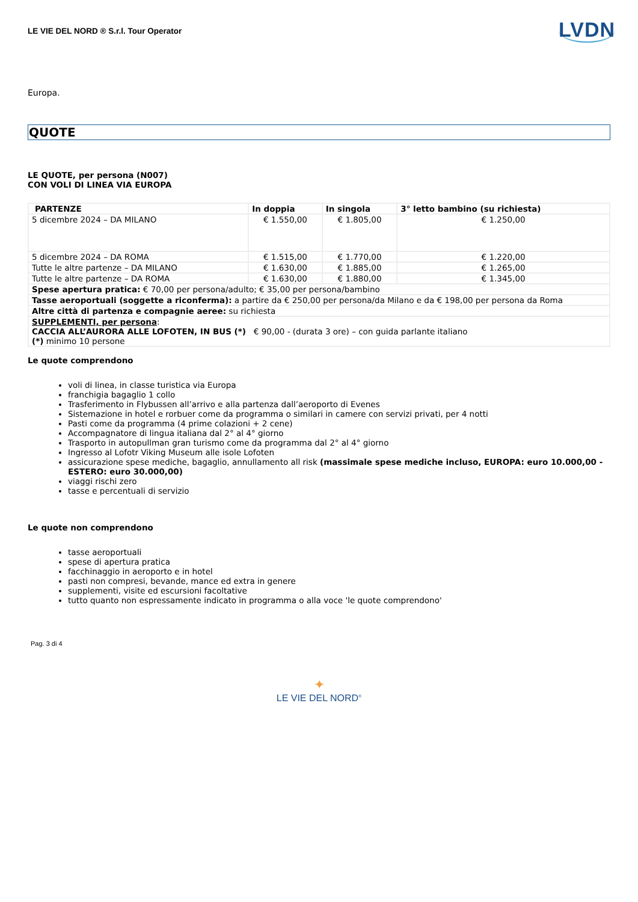LE VIE DEL NORD ® S.r.l. Tour Operator
LVDN
Europa.
QUOTE
LE QUOTE, per persona (N007)
CON VOLI DI LINEA VIA EUROPA
| PARTENZE | In doppia | In singola | 3° letto bambino (su richiesta) |
| --- | --- | --- | --- |
| 5 dicembre 2024 – DA MILANO | € 1.550,00 | € 1.805,00 | € 1.250,00 |
| 5 dicembre 2024 – DA ROMA | € 1.515,00 | € 1.770,00 | € 1.220,00 |
| Tutte le altre partenze – DA MILANO | € 1.630,00 | € 1.885,00 | € 1.265,00 |
| Tutte le altre partenze – DA ROMA | € 1.630,00 | € 1.880,00 | € 1.345,00 |
| Spese apertura pratica: € 70,00 per persona/adulto; € 35,00 per persona/bambino | | | |
| Tasse aeroportuali (soggette a riconferma): a partire da € 250,00 per persona/da Milano e da € 198,00 per persona da Roma | | | |
| Altre città di partenza e compagnie aeree: su richiesta | | | |
| SUPPLEMENTI, per persona : CACCIA ALL’AURORA ALLE LOFOTEN, IN BUS (*) € 90,00 - (durata 3 ore) – con guida parlante italiano (*) minimo 10 persone | | | |
Le quote comprendono
voli di linea, in classe turistica via Europa
franchigia bagaglio 1 collo
Trasferimento in Flybussen all’arrivo e alla partenza dall’aeroporto di Evenes
Sistemazione in hotel e rorbuer come da programma o similari in camere con servizi privati, per 4 notti
Pasti come da programma (4 prime colazioni + 2 cene)
Accompagnatore di lingua italiana dal 2° al 4° giorno
Trasporto in autopullman gran turismo come da programma dal 2° al 4° giorno
Ingresso al Lofotr Viking Museum alle isole Lofoten
assicurazione spese mediche, bagaglio, annullamento all risk (massimale spese mediche incluso, EUROPA: euro 10.000,00 - ESTERO: euro 30.000,00)
viaggi rischi zero
tasse e percentuali di servizio
Le quote non comprendono
tasse aeroportuali
spese di apertura pratica
facchinaggio in aeroporto e in hotel
pasti non compresi, bevande, mance ed extra in genere
supplementi, visite ed escursioni facoltative
tutto quanto non espressamente indicato in programma o alla voce 'le quote comprendono'
Pag. 3 di 4
✦
LE VIE DEL NORD<sup>®</sup>